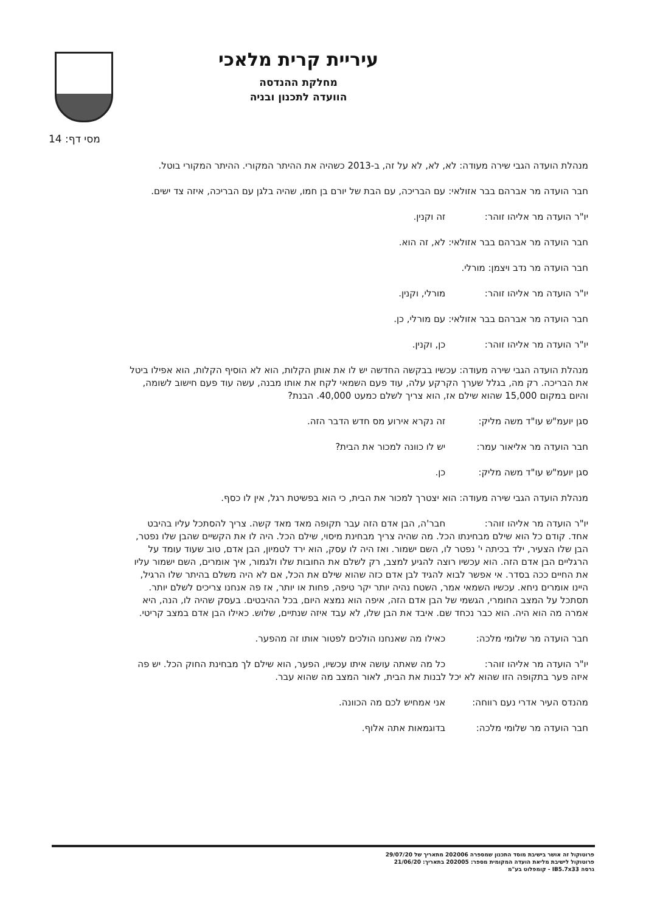עיריית קרית מלאכי
מחלקת ההנדסה
הוועדה לתכנון ובניה
מסי דף: 14
מנהלת הועדה הגבי שירה מעודה: לא, לא, לא על זה, ב-2013 כשהיה את ההיתר המקורי. ההיתר המקורי בוטל.
חבר הועדה מר אברהם בבר אזולאי: עם הבריכה, עם הבת של יורם בן חמו, שהיה בלגן עם הבריכה, איזה צד ישים.
יו"ר הועדה מר אליהו זוהר: זה וקנין.
חבר הועדה מר אברהם בבר אזולאי: לא, זה הוא.
חבר הועדה מר נדב ויצמן: מורלי.
יו"ר הועדה מר אליהו זוהר: מורלי, וקנין.
חבר הועדה מר אברהם בבר אזולאי: עם מורלי, כן.
יו"ר הועדה מר אליהו זוהר: כן, וקנין.
מנהלת הועדה הגבי שירה מעודה: עכשיו בבקשה החדשה יש לו את אותן הקלות, הוא לא הוסיף הקלות, הוא אפילו ביטל את הבריכה. רק מה, בגלל שערך הקרקע עלה, עוד פעם השמאי לקח את אותו מבנה, עשה עוד פעם חישוב לשומה, והיום במקום 15,000 שהוא שילם אז, הוא צריך לשלם כמעט 40,000. הבנת?
סגן יועמ"ש עו"ד משה מליק: זה נקרא אירוע מס חדש הדבר הזה.
חבר הועדה מר אליאור עמר: יש לו כוונה למכור את הבית?
סגן יועמ"ש עו"ד משה מליק: כן.
מנהלת הועדה הגבי שירה מעודה: הוא יצטרך למכור את הבית, כי הוא בפשיטת רגל, אין לו כסף.
יו"ר הועדה מר אליהו זוהר: חבר'ה, הבן אדם הזה עבר תקופה מאד מאד קשה. צריך להסתכל עליו בהיבט אחד. קודם כל הוא שילם מבחינתו הכל. מה שהיה צריך מבחינת מיסוי, שילם הכל. היה לו את הקשיים שהבן שלו נפטר, הבן שלו הצעיר, ילד בכיתה י' נפטר לו, השם ישמור. ואז היה לו עסק, הוא ירד לטמיון, הבן אדם, טוב שעוד עומד על הרגליים הבן אדם הזה. הוא עכשיו רוצה להגיע למצב, רק לשלם את החובות שלו ולגמור, איך אומרים, השם ישמור עליו את החיים ככה בסדר. אי אפשר לבוא להגיד לבן אדם כזה שהוא שילם את הכל, אם לא היה משלם בהיתר שלו הרגיל, היינו אומרים ניחא. עכשיו השמאי אמר, השטח נהיה יותר יקר טיפה, פחות או יותר, אז פה אנחנו צריכים לשלם יותר. תסתכל על המצב החומרי, הגשמי של הבן אדם הזה, איפה הוא נמצא היום, בכל ההיבטים. בעסק שהיה לו, הנה, היא אמרה מה הוא היה. הוא כבר נכחד שם. איבד את הבן שלו, לא עבד איזה שנתיים, שלוש. כאילו הבן אדם במצב קריטי.
חבר הועדה מר שלומי מלכה: כאילו מה שאנחנו הולכים לפטור אותו זה מהפער.
יו"ר הועדה מר אליהו זוהר: כל מה שאתה עושה איתו עכשיו, הפער, הוא שילם לך מבחינת החוק הכל. יש פה איזה פער בתקופה הזו שהוא לא יכל לבנות את הבית, לאור המצב מה שהוא עבר.
מהנדס העיר אדרי נעם רווחה: אני אמחיש לכם מה הכוונה.
חבר הועדה מר שלומי מלכה: בדוגמאות אתה אלוף.
פרוטוקול זה אושר בישיבת מוסד התכנון שמספרה 202006 מתאריך של 29/07/20
פרוטוקול לישיבת מליאת הועדה המקומית מספר: 202005 בתאריך: 21/06/20
גרסה IB5.7x33 - קומפלוט בע"מ